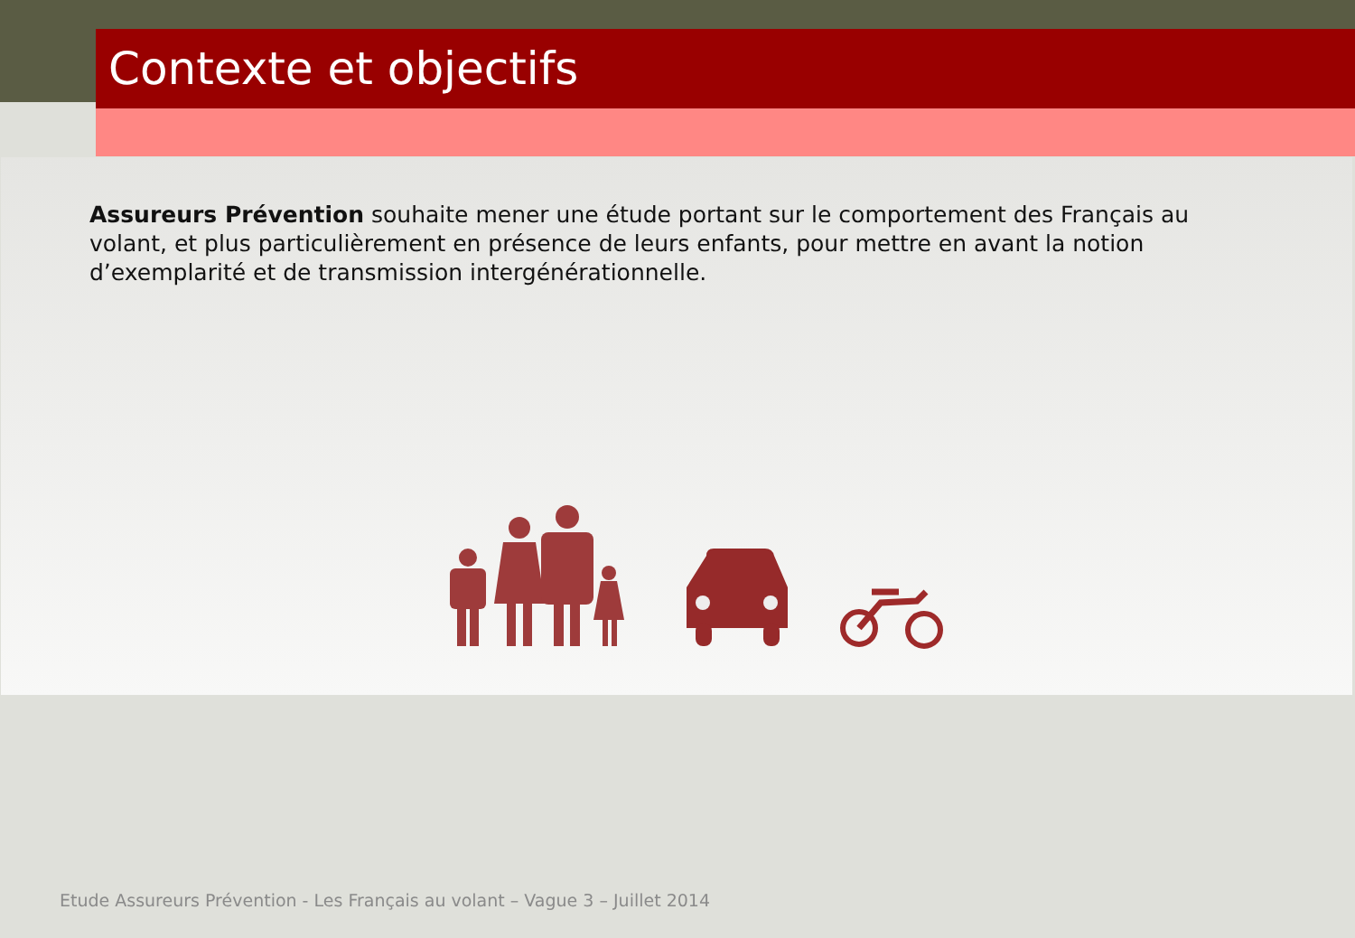Contexte et objectifs
Assureurs Prévention souhaite mener une étude portant sur le comportement des Français au volant, et plus particulièrement en présence de leurs enfants, pour mettre en avant la notion d’exemplarité et de transmission intergénérationnelle.
Etude Assureurs Prévention - Les Français au volant – Vague 3 – Juillet 2014